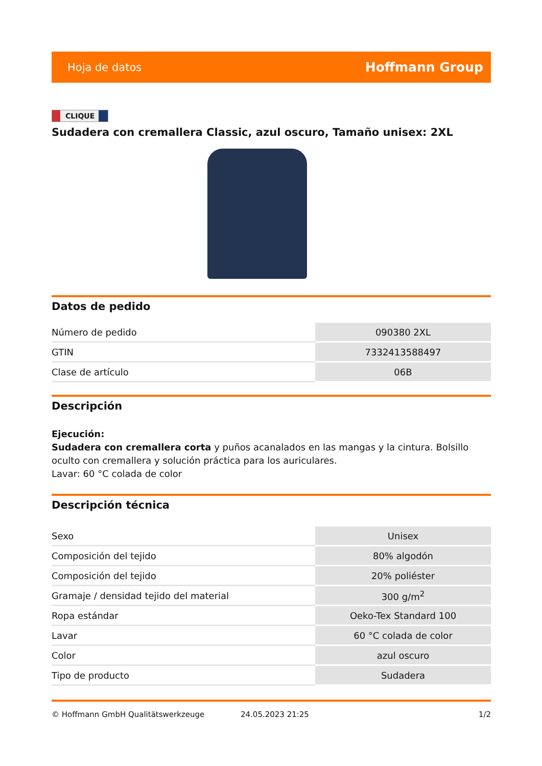Hoja de datos Hoffmann Group
CLIQUE
Sudadera con cremallera Classic, azul oscuro, Tamaño unisex: 2XL
Datos de pedido
| Número de pedido | 090380 2XL |
| GTIN | 7332413588497 |
| Clase de artículo | 06B |
Descripción
Ejecución:
Sudadera con cremallera corta y puños acanalados en las mangas y la cintura. Bolsillo oculto con cremallera y solución práctica para los auriculares.
Lavar: 60 °C colada de color
Descripción técnica
| Sexo | Unisex |
| Composición del tejido | 80% algodón |
| Composición del tejido | 20% poliéster |
| Gramaje / densidad tejido del material | 300 g/m<sup>2</sup> |
| Ropa estándar | Oeko-Tex Standard 100 |
| Lavar | 60 °C colada de color |
| Color | azul oscuro |
| Tipo de producto | Sudadera |
© Hoffmann GmbH Qualitätswerkzeuge 24.05.2023 21:25 1/2